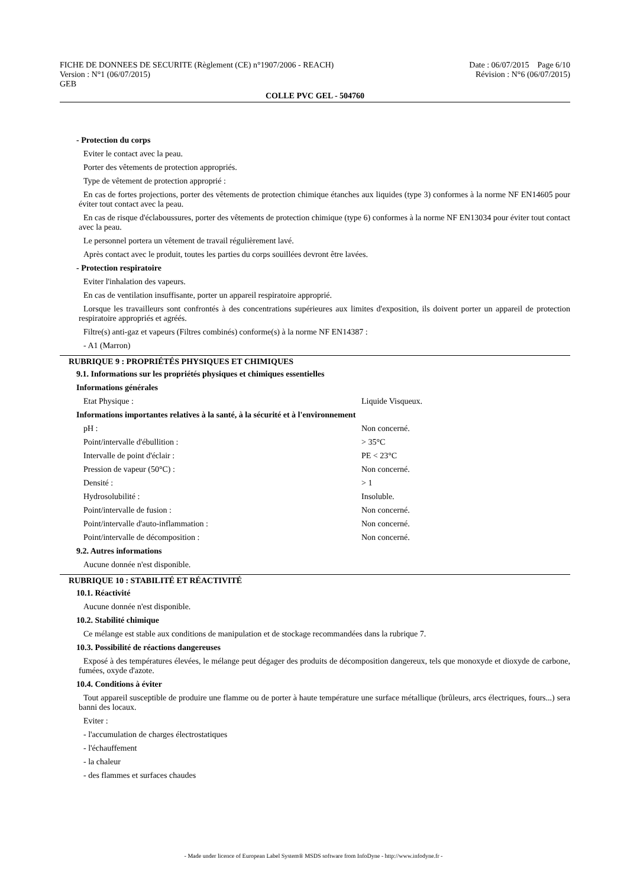FICHE DE DONNEES DE SECURITE (Règlement (CE) n°1907/2006 - REACH)
Version : N°1 (06/07/2015)
GEB
Date : 06/07/2015 Page 6/10
Révision : N°6 (06/07/2015)
COLLE PVC GEL - 504760
- Protection du corps
Eviter le contact avec la peau.
Porter des vêtements de protection appropriés.
Type de vêtement de protection approprié :
En cas de fortes projections, porter des vêtements de protection chimique étanches aux liquides (type 3) conformes à la norme NF EN14605 pour éviter tout contact avec la peau.
En cas de risque d'éclaboussures, porter des vêtements de protection chimique (type 6) conformes à la norme NF EN13034 pour éviter tout contact avec la peau.
Le personnel portera un vêtement de travail régulièrement lavé.
Après contact avec le produit, toutes les parties du corps souillées devront être lavées.
- Protection respiratoire
Eviter l'inhalation des vapeurs.
En cas de ventilation insuffisante, porter un appareil respiratoire approprié.
Lorsque les travailleurs sont confrontés à des concentrations supérieures aux limites d'exposition, ils doivent porter un appareil de protection respiratoire appropriés et agréés.
Filtre(s) anti-gaz et vapeurs (Filtres combinés) conforme(s) à la norme NF EN14387 :
- A1 (Marron)
RUBRIQUE 9 : PROPRIÉTÉS PHYSIQUES ET CHIMIQUES
9.1. Informations sur les propriétés physiques et chimiques essentielles
Informations générales
| Etat Physique : | Liquide Visqueux. |
Informations importantes relatives à la santé, à la sécurité et à l'environnement
| pH : | Non concerné. |
| Point/intervalle d'ébullition : | > 35°C |
| Intervalle de point d'éclair : | PE < 23°C |
| Pression de vapeur (50°C) : | Non concerné. |
| Densité : | > 1 |
| Hydrosolubilité : | Insoluble. |
| Point/intervalle de fusion : | Non concerné. |
| Point/intervalle d'auto-inflammation : | Non concerné. |
| Point/intervalle de décomposition : | Non concerné. |
9.2. Autres informations
Aucune donnée n'est disponible.
RUBRIQUE 10 : STABILITÉ ET RÉACTIVITÉ
10.1. Réactivité
Aucune donnée n'est disponible.
10.2. Stabilité chimique
Ce mélange est stable aux conditions de manipulation et de stockage recommandées dans la rubrique 7.
10.3. Possibilité de réactions dangereuses
Exposé à des températures élevées, le mélange peut dégager des produits de décomposition dangereux, tels que monoxyde et dioxyde de carbone, fumées, oxyde d'azote.
10.4. Conditions à éviter
Tout appareil susceptible de produire une flamme ou de porter à haute température une surface métallique (brûleurs, arcs électriques, fours...) sera banni des locaux.
Eviter :
- l'accumulation de charges électrostatiques
- l'échauffement
- la chaleur
- des flammes et surfaces chaudes
- Made under licence of European Label System® MSDS software from InfoDyne - http://www.infodyne.fr -